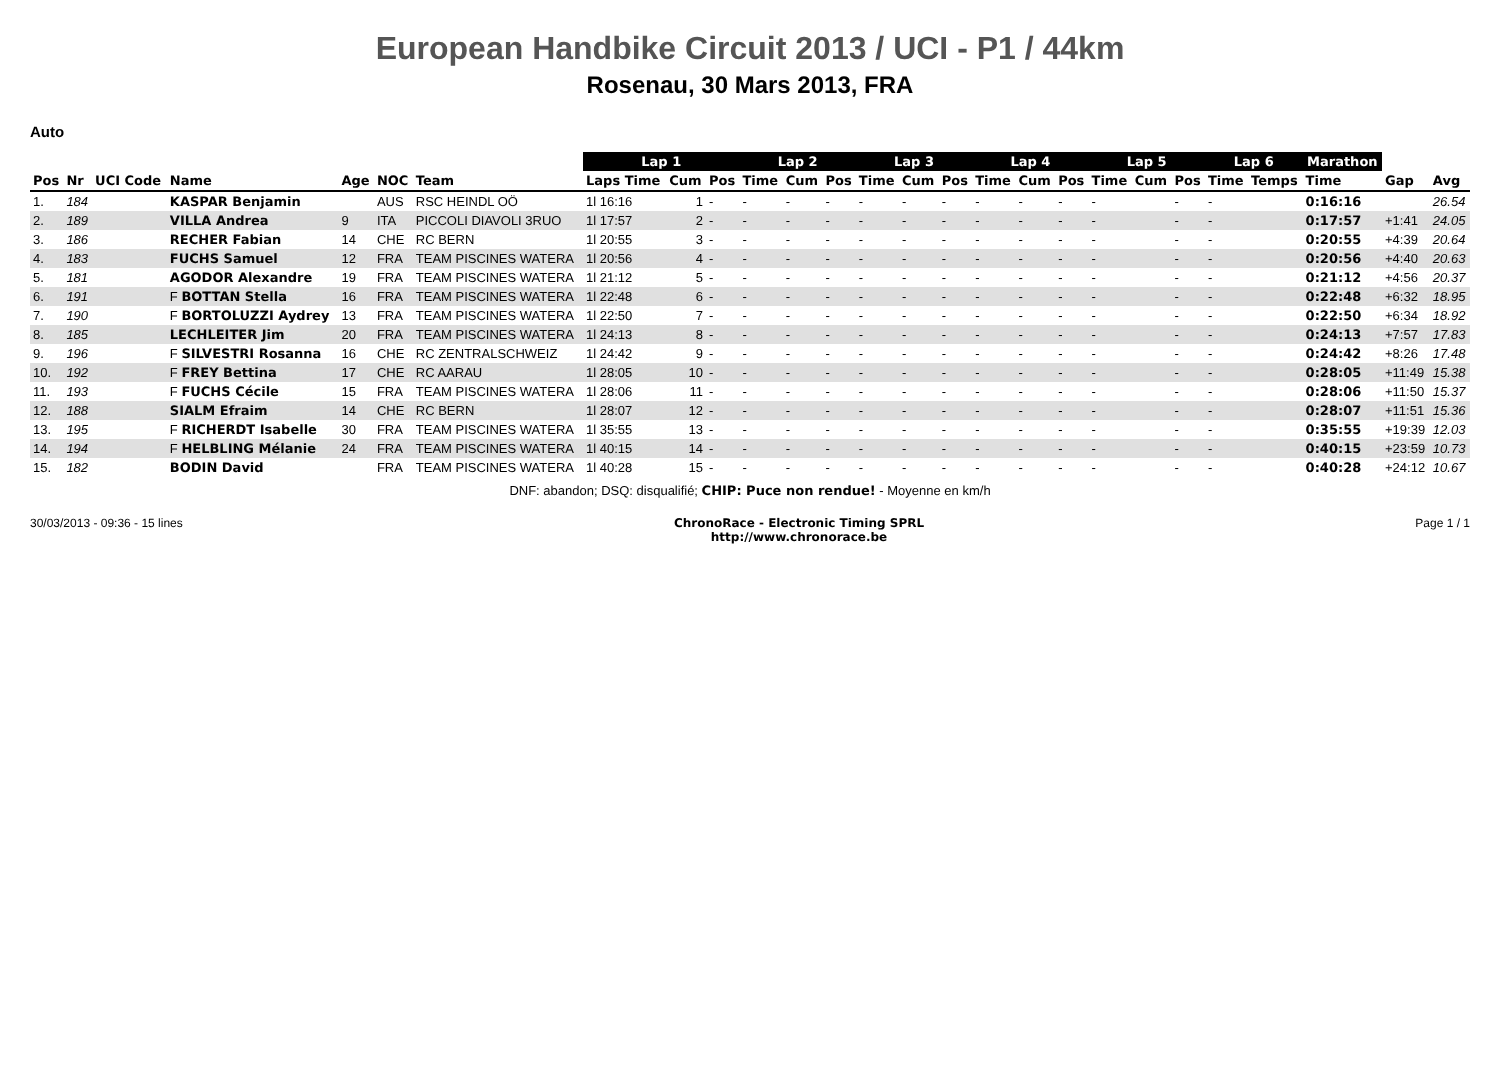European Handbike Circuit 2013 / UCI - P1 / 44km
Rosenau, 30 Mars 2013, FRA
Auto
| | | | | | | | Lap 1 | | | Lap 2 | | | Lap 3 | | | Lap 4 | | | Lap 5 | | | Lap 6 | | Marathon | | |
| --- | --- | --- | --- | --- | --- | --- | --- | --- | --- | --- | --- | --- | --- | --- | --- | --- | --- | --- | --- | --- | --- | --- | --- | --- | --- | --- |
| Pos | Nr | UCI Code | Name | Age | NOC | Team | Laps Time | Cum | Pos | Time | Cum | Pos | Time | Cum | Pos | Time | Cum | Pos | Time | Cum | Pos | Time | Temps | Time | Gap | Avg |
| 1. | 184 | | KASPAR Benjamin | | AUS | RSC HEINDL OÖ | 1l 16:16 | 1 | - | - | - | - | - | - | - | - | - | - | - | | - | - | | 0:16:16 | | 26.54 |
| 2. | 189 | | VILLA Andrea | 9 | ITA | PICCOLI DIAVOLI 3RUO | 1l 17:57 | 2 | - | - | - | - | - | - | - | - | - | - | - | | - | - | | 0:17:57 | +1:41 | 24.05 |
| 3. | 186 | | RECHER Fabian | 14 | CHE | RC BERN | 1l 20:55 | 3 | - | - | - | - | - | - | - | - | - | - | - | | - | - | | 0:20:55 | +4:39 | 20.64 |
| 4. | 183 | | FUCHS Samuel | 12 | FRA | TEAM PISCINES WATERA | 1l 20:56 | 4 | - | - | - | - | - | - | - | - | - | - | - | | - | - | | 0:20:56 | +4:40 | 20.63 |
| 5. | 181 | | AGODOR Alexandre | 19 | FRA | TEAM PISCINES WATERA | 1l 21:12 | 5 | - | - | - | - | - | - | - | - | - | - | - | | - | - | | 0:21:12 | +4:56 | 20.37 |
| 6. | 191 | | F BOTTAN Stella | 16 | FRA | TEAM PISCINES WATERA | 1l 22:48 | 6 | - | - | - | - | - | - | - | - | - | - | - | | - | - | | 0:22:48 | +6:32 | 18.95 |
| 7. | 190 | | F BORTOLUZZI Aydrey | 13 | FRA | TEAM PISCINES WATERA | 1l 22:50 | 7 | - | - | - | - | - | - | - | - | - | - | - | | - | - | | 0:22:50 | +6:34 | 18.92 |
| 8. | 185 | | LECHLEITER Jim | 20 | FRA | TEAM PISCINES WATERA | 1l 24:13 | 8 | - | - | - | - | - | - | - | - | - | - | - | | - | - | | 0:24:13 | +7:57 | 17.83 |
| 9. | 196 | | F SILVESTRI Rosanna | 16 | CHE | RC ZENTRALSCHWEIZ | 1l 24:42 | 9 | - | - | - | - | - | - | - | - | - | - | - | | - | - | | 0:24:42 | +8:26 | 17.48 |
| 10. | 192 | | F FREY Bettina | 17 | CHE | RC AARAU | 1l 28:05 | 10 | - | - | - | - | - | - | - | - | - | - | - | | - | - | | 0:28:05 | +11:49 | 15.38 |
| 11. | 193 | | F FUCHS Cécile | 15 | FRA | TEAM PISCINES WATERA | 1l 28:06 | 11 | - | - | - | - | - | - | - | - | - | - | - | | - | - | | 0:28:06 | +11:50 | 15.37 |
| 12. | 188 | | SIALM Efraim | 14 | CHE | RC BERN | 1l 28:07 | 12 | - | - | - | - | - | - | - | - | - | - | - | | - | - | | 0:28:07 | +11:51 | 15.36 |
| 13. | 195 | | F RICHERDT Isabelle | 30 | FRA | TEAM PISCINES WATERA | 1l 35:55 | 13 | - | - | - | - | - | - | - | - | - | - | - | | - | - | | 0:35:55 | +19:39 | 12.03 |
| 14. | 194 | | F HELBLING Mélanie | 24 | FRA | TEAM PISCINES WATERA | 1l 40:15 | 14 | - | - | - | - | - | - | - | - | - | - | - | | - | - | | 0:40:15 | +23:59 | 10.73 |
| 15. | 182 | | BODIN David | | FRA | TEAM PISCINES WATERA | 1l 40:28 | 15 | - | - | - | - | - | - | - | - | - | - | - | | - | - | | 0:40:28 | +24:12 | 10.67 |
DNF: abandon; DSQ: disqualifié; CHIP: Puce non rendue! - Moyenne en km/h
30/03/2013 - 09:36 - 15 lines ChronoRace - Electronic Timing SPRL
http://www.chronorace.be Page 1 / 1